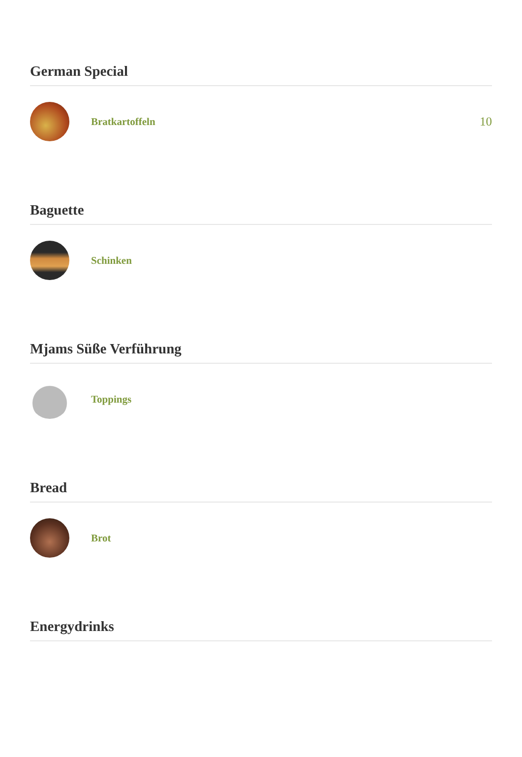German Special
Bratkartoffeln
10
Baguette
Schinken
Mjams Süße Verführung
Toppings
Bread
Brot
Energydrinks